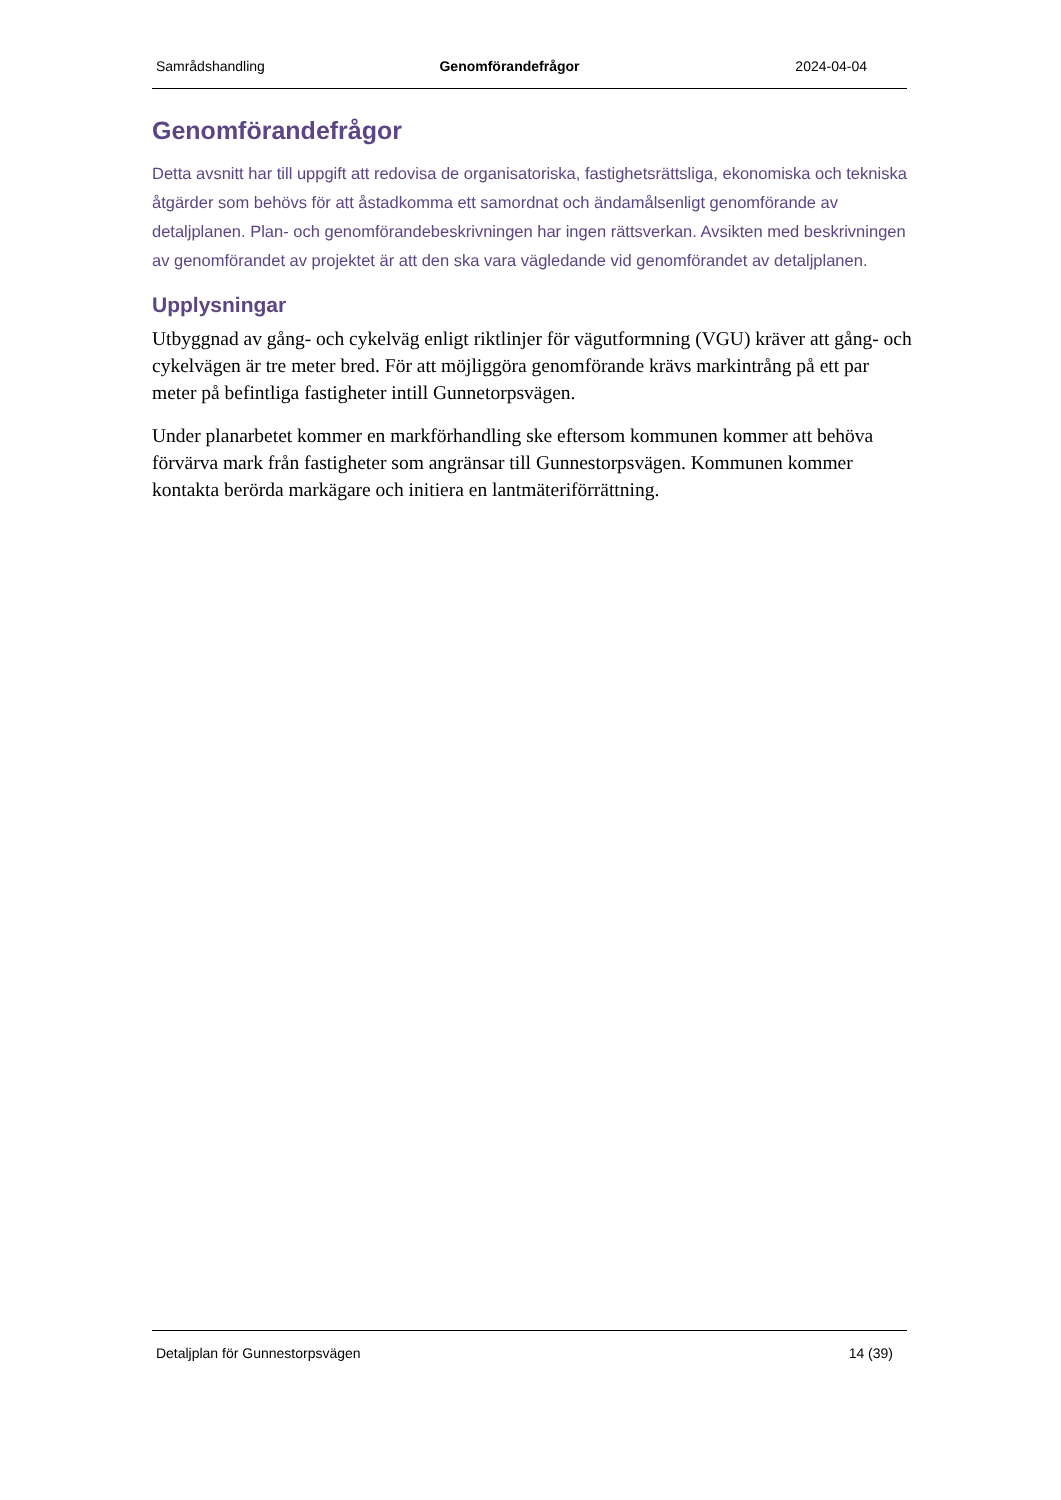Samrådshandling Genomförandefrågor 2024-04-04
Genomförandefrågor
Detta avsnitt har till uppgift att redovisa de organisatoriska, fastighetsrättsliga, ekonomiska och tekniska åtgärder som behövs för att åstadkomma ett samordnat och ändamålsenligt genomförande av detaljplanen. Plan- och genomförandebeskrivningen har ingen rättsverkan. Avsikten med beskrivningen av genomförandet av projektet är att den ska vara vägledande vid genomförandet av detaljplanen.
Upplysningar
Utbyggnad av gång- och cykelväg enligt riktlinjer för vägutformning (VGU) kräver att gång- och cykelvägen är tre meter bred. För att möjliggöra genomförande krävs markintrång på ett par meter på befintliga fastigheter intill Gunnetorpsvägen.
Under planarbetet kommer en markförhandling ske eftersom kommunen kommer att behöva förvärva mark från fastigheter som angränsar till Gunnestorpsvägen. Kommunen kommer kontakta berörda markägare och initiera en lantmäteriförrättning.
Detaljplan för Gunnestorpsvägen 14 (39)